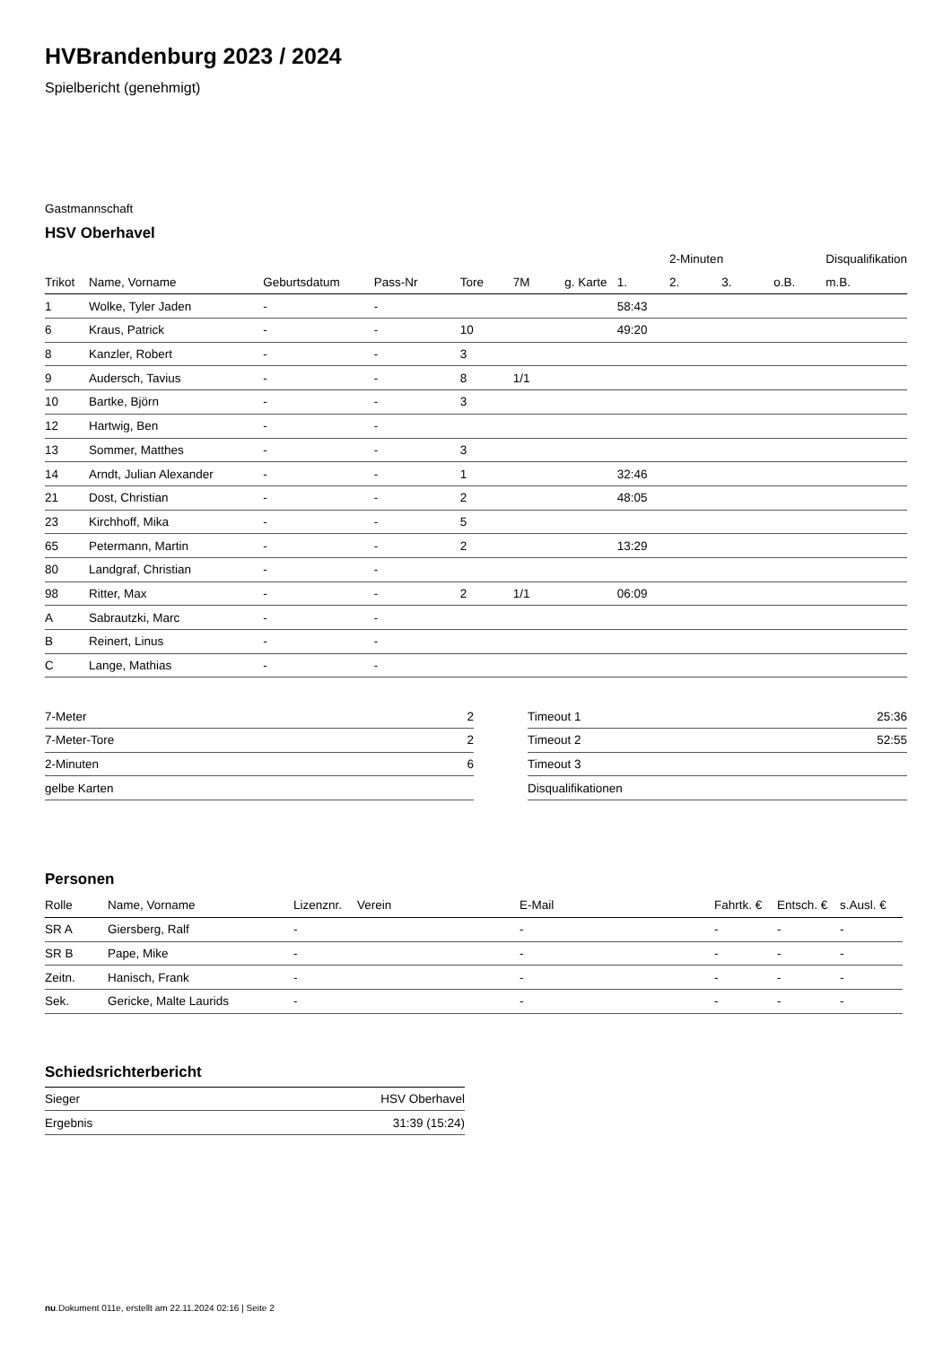HVBrandenburg 2023 / 2024
Spielbericht (genehmigt)
Gastmannschaft
HSV Oberhavel
| | | | | | | | | 2-Minuten | | | Disqualifikation |
| --- | --- | --- | --- | --- | --- | --- | --- | --- | --- | --- | --- |
| Trikot | Name, Vorname | Geburtsdatum | Pass-Nr | Tore | 7M | g. Karte | 1. | 2. | 3. | o.B. | m.B. |
| 1 | Wolke, Tyler Jaden | - | - | | | | 58:43 | | | | |
| 6 | Kraus, Patrick | - | - | 10 | | | 49:20 | | | | |
| 8 | Kanzler, Robert | - | - | 3 | | | | | | | |
| 9 | Audersch, Tavius | - | - | 8 | 1/1 | | | | | | |
| 10 | Bartke, Björn | - | - | 3 | | | | | | | |
| 12 | Hartwig, Ben | - | - | | | | | | | | |
| 13 | Sommer, Matthes | - | - | 3 | | | | | | | |
| 14 | Arndt, Julian Alexander | - | - | 1 | | | 32:46 | | | | |
| 21 | Dost, Christian | - | - | 2 | | | 48:05 | | | | |
| 23 | Kirchhoff, Mika | - | - | 5 | | | | | | | |
| 65 | Petermann, Martin | - | - | 2 | | | 13:29 | | | | |
| 80 | Landgraf, Christian | - | - | | | | | | | | |
| 98 | Ritter, Max | - | - | 2 | 1/1 | | 06:09 | | | | |
| A | Sabrautzki, Marc | - | - | | | | | | | | |
| B | Reinert, Linus | - | - | | | | | | | | |
| C | Lange, Mathias | - | - | | | | | | | | |
| 7-Meter | 2 |
| 7-Meter-Tore | 2 |
| 2-Minuten | 6 |
| gelbe Karten | |
| Timeout 1 | 25:36 |
| Timeout 2 | 52:55 |
| Timeout 3 | |
| Disqualifikationen | |
Personen
| Rolle | Name, Vorname | Lizenznr. | Verein | E-Mail | Fahrtk. € | Entsch. € | s.Ausl. € |
| --- | --- | --- | --- | --- | --- | --- | --- |
| SR A | Giersberg, Ralf | - | | - | - | - | - |
| SR B | Pape, Mike | - | | - | - | - | - |
| Zeitn. | Hanisch, Frank | - | | - | - | - | - |
| Sek. | Gericke, Malte Laurids | - | | - | - | - | - |
Schiedsrichterbericht
| Sieger | HSV Oberhavel |
| Ergebnis | 31:39 (15:24) |
nu.Dokument 011e, erstellt am 22.11.2024 02:16 | Seite 2